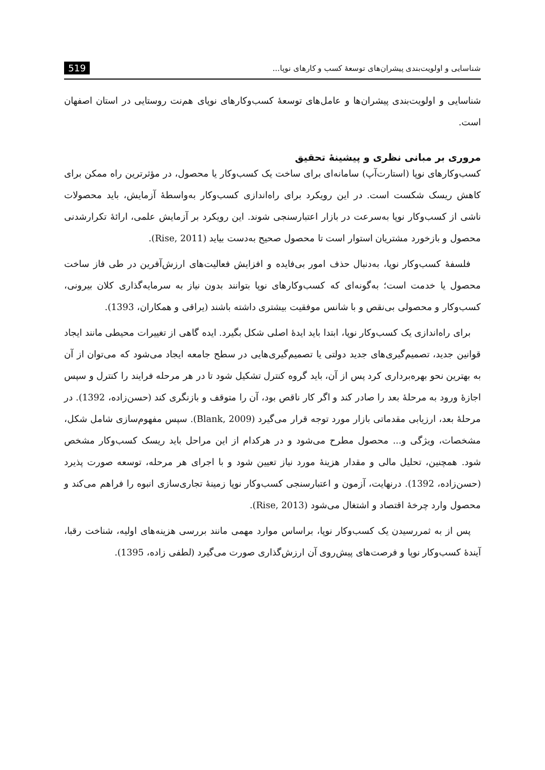519 شناسایی و اولویت‌بندی پیشران‌های توسعهٔ کسب و کارهای نوپا...
شناسایی و اولویت‌بندی پیشران‌ها و عامل‌های توسعهٔ کسب‌وکارهای نوپای هم‌نت روستایی در استان اصفهان است.
مروری بر مبانی نظری و پیشینهٔ تحقیق
کسب‌وکارهای نوپا (استارت‌آپ) سامانه‌ای برای ساخت یک کسب‌وکار یا محصول، در مؤثرترین راه ممکن برای کاهش ریسک شکست است. در این رویکرد برای راه‌اندازی کسب‌وکار به‌واسطهٔ آزمایش، باید محصولات ناشی از کسب‌وکار نوپا به‌سرعت در بازار اعتبارسنجی شوند. این رویکرد بر آزمایش علمی، ارائهٔ تکرارشدنی محصول و بازخورد مشتریان استوار است تا محصول صحیح به‌دست بیاید (Rise, 2011).
فلسفهٔ کسب‌وکار نوپا، به‌دنبال حذف امور بی‌فایده و افزایش فعالیت‌های ارزش‌آفرین در طی فاز ساخت محصول یا خدمت است؛ به‌گونه‌ای که کسب‌وکارهای نوپا بتوانند بدون نیاز به سرمایه‌گذاری کلان بیرونی، کسب‌وکار و محصولی بی‌نقص و با شانس موفقیت بیشتری داشته باشند (یراقی و همکاران، 1393).
برای راه‌اندازی یک کسب‌وکار نوپا، ابتدا باید ایدهٔ اصلی شکل بگیرد. ایده گاهی از تغییرات محیطی مانند ایجاد قوانین جدید، تصمیم‌گیری‌های جدید دولتی یا تصمیم‌گیری‌هایی در سطح جامعه ایجاد می‌شود که می‌توان از آن به بهترین نحو بهره‌برداری کرد پس از آن، باید گروه کنترل تشکیل شود تا در هر مرحله فرایند را کنترل و سپس اجازهٔ ورود به مرحلهٔ بعد را صادر کند و اگر کار ناقص بود، آن را متوقف و بازنگری کند (حسن‌زاده، 1392). در مرحلهٔ بعد، ارزیابی مقدماتی بازار مورد توجه قرار می‌گیرد (Blank, 2009). سپس مفهوم‌سازی شامل شکل، مشخصات، ویژگی و... محصول مطرح می‌شود و در هرکدام از این مراحل باید ریسک کسب‌وکار مشخص شود. همچنین، تحلیل مالی و مقدار هزینهٔ مورد نیاز تعیین شود و با اجرای هر مرحله، توسعه صورت پذیرد (حسن‌زاده، 1392). درنهایت، آزمون و اعتبارسنجی کسب‌وکار نوپا زمینهٔ تجاری‌سازی انبوه را فراهم می‌کند و محصول وارد چرخهٔ اقتصاد و اشتغال می‌شود (Rise, 2013).
پس از به ثمررسیدن یک کسب‌وکار نوپا، براساس موارد مهمی مانند بررسی هزینه‌های اولیه، شناخت رقبا، آیندهٔ کسب‌وکار نوپا و فرصت‌های پیش‌روی آن ارزش‌گذاری صورت می‌گیرد (لطفی زاده، 1395).